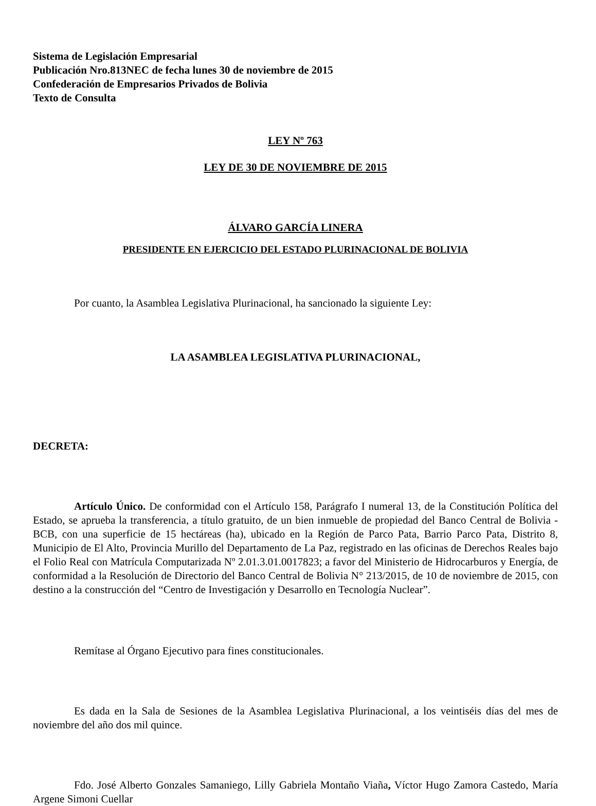Sistema de Legislación Empresarial
Publicación Nro.813NEC de fecha lunes 30 de noviembre de 2015
Confederación de Empresarios Privados de Bolivia
Texto de Consulta
LEY Nº 763
LEY DE 30 DE NOVIEMBRE DE 2015
ÁLVARO GARCÍA LINERA
PRESIDENTE EN EJERCICIO DEL ESTADO PLURINACIONAL DE BOLIVIA
Por cuanto, la Asamblea Legislativa Plurinacional, ha sancionado la siguiente Ley:
LA ASAMBLEA LEGISLATIVA PLURINACIONAL,
DECRETA:
Artículo Único. De conformidad con el Artículo 158, Parágrafo I numeral 13, de la Constitución Política del Estado, se aprueba la transferencia, a título gratuito, de un bien inmueble de propiedad del Banco Central de Bolivia - BCB, con una superficie de 15 hectáreas (ha), ubicado en la Región de Parco Pata, Barrio Parco Pata, Distrito 8, Municipio de El Alto, Provincia Murillo del Departamento de La Paz, registrado en las oficinas de Derechos Reales bajo el Folio Real con Matrícula Computarizada Nº 2.01.3.01.0017823; a favor del Ministerio de Hidrocarburos y Energía, de conformidad a la Resolución de Directorio del Banco Central de Bolivia N° 213/2015, de 10 de noviembre de 2015, con destino a la construcción del “Centro de Investigación y Desarrollo en Tecnología Nuclear”.
Remítase al Órgano Ejecutivo para fines constitucionales.
Es dada en la Sala de Sesiones de la Asamblea Legislativa Plurinacional, a los veintiséis días del mes de noviembre del año dos mil quince.
Fdo. José Alberto Gonzales Samaniego, Lilly Gabriela Montaño Viaña, Víctor Hugo Zamora Castedo, María Argene Simoni Cuellar